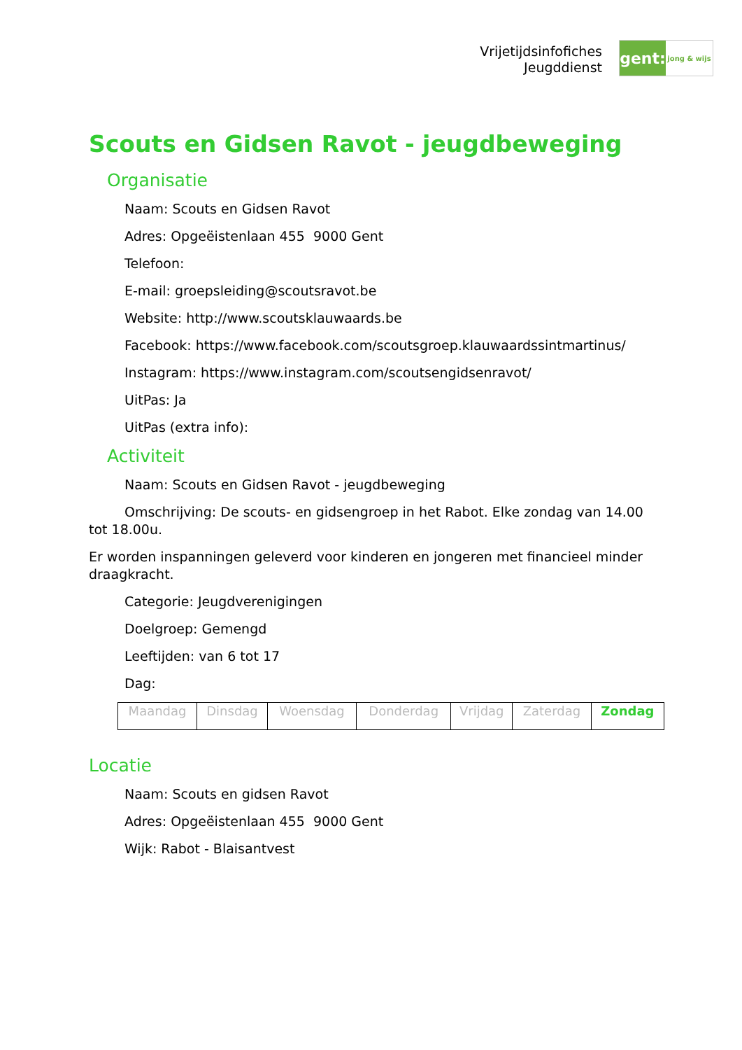Vrijetijdsinfofiches
Jeugddienst
gent:
jong & wijs
Scouts en Gidsen Ravot - jeugdbeweging
Organisatie
Naam: Scouts en Gidsen Ravot
Adres: Opgeëistenlaan 455 9000 Gent
Telefoon:
E-mail: groepsleiding@scoutsravot.be
Website: http://www.scoutsklauwaards.be
Facebook: https://www.facebook.com/scoutsgroep.klauwaardssintmartinus/
Instagram: https://www.instagram.com/scoutsengidsenravot/
UitPas: Ja
UitPas (extra info):
Activiteit
Naam: Scouts en Gidsen Ravot - jeugdbeweging
Omschrijving: De scouts- en gidsengroep in het Rabot. Elke zondag van 14.00 tot 18.00u.
Er worden inspanningen geleverd voor kinderen en jongeren met financieel minder draagkracht.
Categorie: Jeugdverenigingen
Doelgroep: Gemengd
Leeftijden: van 6 tot 17
Dag:
| Maandag | Dinsdag | Woensdag | Donderdag | Vrijdag | Zaterdag | Zondag |
Locatie
Naam: Scouts en gidsen Ravot
Adres: Opgeëistenlaan 455 9000 Gent
Wijk: Rabot - Blaisantvest